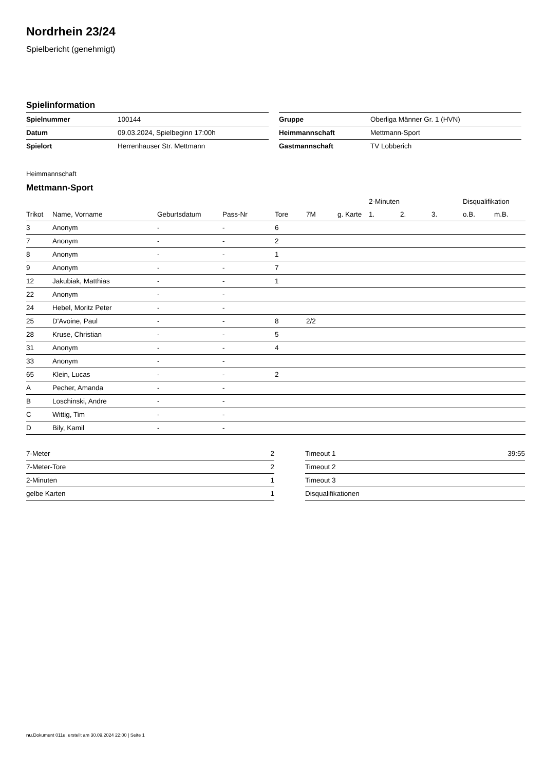Nordrhein 23/24
Spielbericht (genehmigt)
Spielinformation
| Spielnummer | 100144 |
| Datum | 09.03.2024, Spielbeginn 17:00h |
| Spielort | Herrenhauser Str. Mettmann |
| Gruppe | Oberliga Männer Gr. 1 (HVN) |
| Heimmannschaft | Mettmann-Sport |
| Gastmannschaft | TV Lobberich |
Heimmannschaft
Mettmann-Sport
| | | | | | | | 2-Minuten | | | Disqualifikation | |
| --- | --- | --- | --- | --- | --- | --- | --- | --- | --- | --- | --- |
| Trikot | Name, Vorname | Geburtsdatum | Pass-Nr | Tore | 7M | g. Karte | 1. | 2. | 3. | o.B. | m.B. |
| 3 | Anonym | - | - | 6 | | | | | | | |
| 7 | Anonym | - | - | 2 | | | | | | | |
| 8 | Anonym | - | - | 1 | | | | | | | |
| 9 | Anonym | - | - | 7 | | | | | | | |
| 12 | Jakubiak, Matthias | - | - | 1 | | | | | | | |
| 22 | Anonym | - | - | | | | | | | | |
| 24 | Hebel, Moritz Peter | - | - | | | | | | | | |
| 25 | D'Avoine, Paul | - | - | 8 | 2/2 | | | | | | |
| 28 | Kruse, Christian | - | - | 5 | | | | | | | |
| 31 | Anonym | - | - | 4 | | | | | | | |
| 33 | Anonym | - | - | | | | | | | | |
| 65 | Klein, Lucas | - | - | 2 | | | | | | | |
| A | Pecher, Amanda | - | - | | | | | | | | |
| B | Loschinski, Andre | - | - | | | | | | | | |
| C | Wittig, Tim | - | - | | | | | | | | |
| D | Bily, Kamil | - | - | | | | | | | | |
| 7-Meter | 2 |
| 7-Meter-Tore | 2 |
| 2-Minuten | 1 |
| gelbe Karten | 1 |
| Timeout 1 | 39:55 |
| Timeout 2 | |
| Timeout 3 | |
| Disqualifikationen | |
nu.Dokument 011e, erstellt am 30.09.2024 22:00 | Seite 1